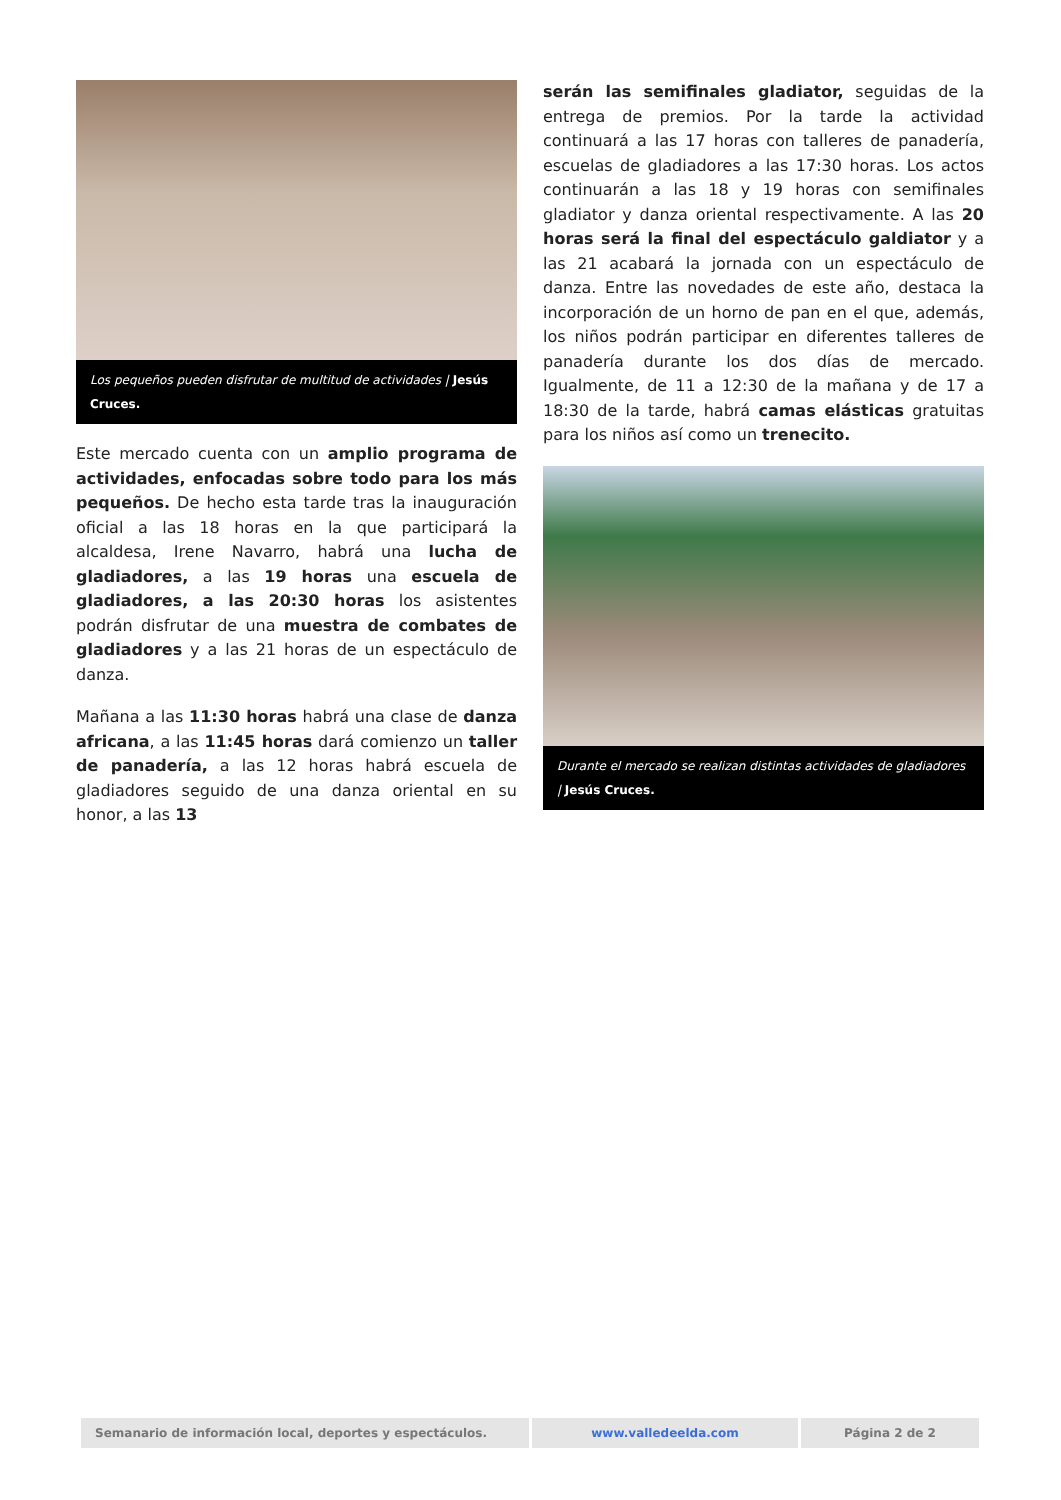Los pequeños pueden disfrutar de multitud de actividades | Jesús Cruces.
Este mercado cuenta con un amplio programa de actividades, enfocadas sobre todo para los más pequeños. De hecho esta tarde tras la inauguración oficial a las 18 horas en la que participará la alcaldesa, Irene Navarro, habrá una lucha de gladiadores, a las 19 horas una escuela de gladiadores, a las 20:30 horas los asistentes podrán disfrutar de una muestra de combates de gladiadores y a las 21 horas de un espectáculo de danza.
Mañana a las 11:30 horas habrá una clase de danza africana, a las 11:45 horas dará comienzo un taller de panadería, a las 12 horas habrá escuela de gladiadores seguido de una danza oriental en su honor, a las 13
serán las semifinales gladiator, seguidas de la entrega de premios. Por la tarde la actividad continuará a las 17 horas con talleres de panadería, escuelas de gladiadores a las 17:30 horas. Los actos continuarán a las 18 y 19 horas con semifinales gladiator y danza oriental respectivamente. A las 20 horas será la final del espectáculo galdiator y a las 21 acabará la jornada con un espectáculo de danza. Entre las novedades de este año, destaca la incorporación de un horno de pan en el que, además, los niños podrán participar en diferentes talleres de panadería durante los dos días de mercado. Igualmente, de 11 a 12:30 de la mañana y de 17 a 18:30 de la tarde, habrá camas elásticas gratuitas para los niños así como un trenecito.
Durante el mercado se realizan distintas actividades de gladiadores | Jesús Cruces.
| Semanario de información local, deportes y espectáculos. | www.valledeelda.com | Página 2 de 2 |